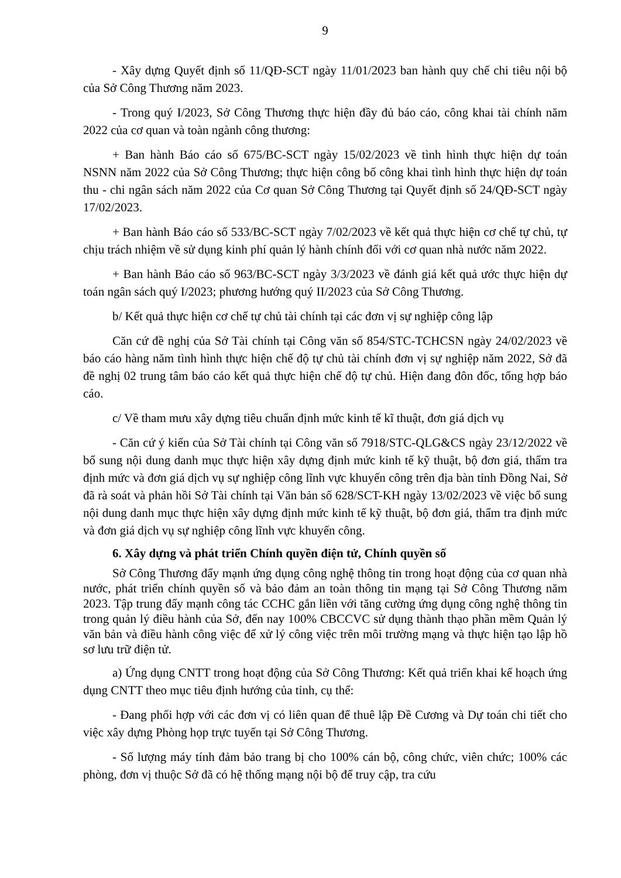9
- Xây dựng Quyết định số 11/QĐ-SCT ngày 11/01/2023 ban hành quy chế chi tiêu nội bộ của Sở Công Thương năm 2023.
- Trong quý I/2023, Sở Công Thương thực hiện đầy đủ báo cáo, công khai tài chính năm 2022 của cơ quan và toàn ngành công thương:
+ Ban hành Báo cáo số 675/BC-SCT ngày 15/02/2023 về tình hình thực hiện dự toán NSNN năm 2022 của Sở Công Thương; thực hiện công bố công khai tình hình thực hiện dự toán thu - chi ngân sách năm 2022 của Cơ quan Sở Công Thương tại Quyết định số 24/QĐ-SCT ngày 17/02/2023.
+ Ban hành Báo cáo số 533/BC-SCT ngày 7/02/2023 về kết quả thực hiện cơ chế tự chủ, tự chịu trách nhiệm về sử dụng kinh phí quản lý hành chính đối với cơ quan nhà nước năm 2022.
+ Ban hành Báo cáo số 963/BC-SCT ngày 3/3/2023 về đánh giá kết quả ước thực hiện dự toán ngân sách quý I/2023; phương hướng quý II/2023 của Sở Công Thương.
b/ Kết quả thực hiện cơ chế tự chủ tài chính tại các đơn vị sự nghiệp công lập
Căn cứ đề nghị của Sở Tài chính tại Công văn số 854/STC-TCHCSN ngày 24/02/2023 về báo cáo hàng năm tình hình thực hiện chế độ tự chủ tài chính đơn vị sự nghiệp năm 2022, Sở đã đề nghị 02 trung tâm báo cáo kết quả thực hiện chế độ tự chủ. Hiện đang đôn đốc, tổng hợp báo cáo.
c/ Về tham mưu xây dựng tiêu chuẩn định mức kinh tế kĩ thuật, đơn giá dịch vụ
- Căn cứ ý kiến của Sở Tài chính tại Công văn số 7918/STC-QLG&CS ngày 23/12/2022 về bổ sung nội dung danh mục thực hiện xây dựng định mức kinh tế kỹ thuật, bộ đơn giá, thẩm tra định mức và đơn giá dịch vụ sự nghiệp công lĩnh vực khuyến công trên địa bàn tỉnh Đồng Nai, Sở đã rà soát và phản hồi Sở Tài chính tại Văn bản số 628/SCT-KH ngày 13/02/2023 về việc bổ sung nội dung danh mục thực hiện xây dựng định mức kinh tế kỹ thuật, bộ đơn giá, thẩm tra định mức và đơn giá dịch vụ sự nghiệp công lĩnh vực khuyến công.
6. Xây dựng và phát triển Chính quyền điện tử, Chính quyền số
Sở Công Thương đẩy mạnh ứng dụng công nghệ thông tin trong hoạt động của cơ quan nhà nước, phát triển chính quyền số và bảo đảm an toàn thông tin mạng tại Sở Công Thương năm 2023. Tập trung đẩy mạnh công tác CCHC gắn liền với tăng cường ứng dụng công nghệ thông tin trong quản lý điều hành của Sở, đến nay 100% CBCCVC sử dụng thành thạo phần mềm Quản lý văn bản và điều hành công việc để xử lý công việc trên môi trường mạng và thực hiện tạo lập hồ sơ lưu trữ điện tử.
a) Ứng dụng CNTT trong hoạt động của Sở Công Thương: Kết quả triển khai kế hoạch ứng dụng CNTT theo mục tiêu định hướng của tỉnh, cụ thể:
- Đang phối hợp với các đơn vị có liên quan để thuê lập Đề Cương và Dự toán chi tiết cho việc xây dựng Phòng họp trực tuyến tại Sở Công Thương.
- Số lượng máy tính đảm bảo trang bị cho 100% cán bộ, công chức, viên chức; 100% các phòng, đơn vị thuộc Sở đã có hệ thống mạng nội bộ để truy cập, tra cứu